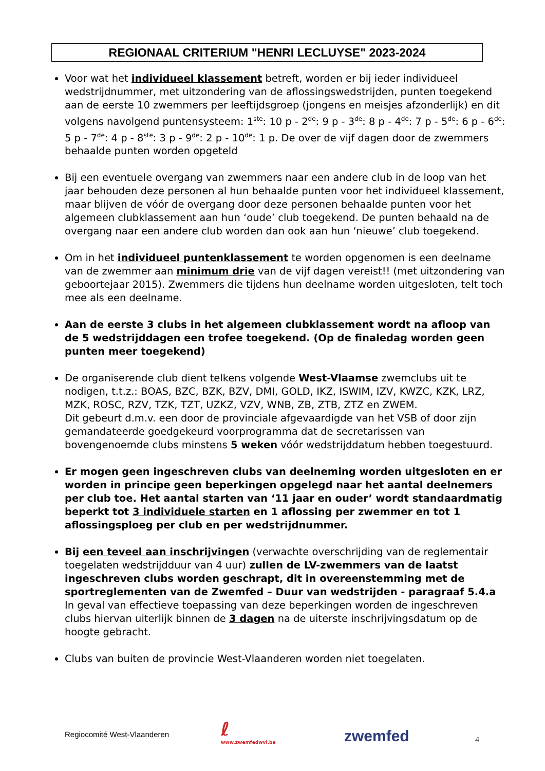REGIONAAL CRITERIUM "HENRI LECLUYSE" 2023-2024
Voor wat het individueel klassement betreft, worden er bij ieder individueel wedstrijdnummer, met uitzondering van de aflossingswedstrijden, punten toegekend aan de eerste 10 zwemmers per leeftijdsgroep (jongens en meisjes afzonderlijk) en dit volgens navolgend puntensysteem: 1<sup>ste</sup>: 10 p - 2<sup>de</sup>: 9 p - 3<sup>de</sup>: 8 p - 4<sup>de</sup>: 7 p - 5<sup>de</sup>: 6 p - 6<sup>de</sup>: 5 p - 7<sup>de</sup>: 4 p - 8<sup>ste</sup>: 3 p - 9<sup>de</sup>: 2 p - 10<sup>de</sup>: 1 p. De over de vijf dagen door de zwemmers behaalde punten worden opgeteld
Bij een eventuele overgang van zwemmers naar een andere club in de loop van het jaar behouden deze personen al hun behaalde punten voor het individueel klassement, maar blijven de vóór de overgang door deze personen behaalde punten voor het algemeen clubklassement aan hun ‘oude’ club toegekend. De punten behaald na de overgang naar een andere club worden dan ook aan hun ‘nieuwe’ club toegekend.
Om in het individueel puntenklassement te worden opgenomen is een deelname van de zwemmer aan minimum drie van de vijf dagen vereist!! (met uitzondering van geboortejaar 2015). Zwemmers die tijdens hun deelname worden uitgesloten, telt toch mee als een deelname.
Aan de eerste 3 clubs in het algemeen clubklassement wordt na afloop van de 5 wedstrijddagen een trofee toegekend. (Op de finaledag worden geen punten meer toegekend)
De organiserende club dient telkens volgende West-Vlaamse zwemclubs uit te nodigen, t.t.z.: BOAS, BZC, BZK, BZV, DMI, GOLD, IKZ, ISWIM, IZV, KWZC, KZK, LRZ, MZK, ROSC, RZV, TZK, TZT, UZKZ, VZV, WNB, ZB, ZTB, ZTZ en ZWEM.
Dit gebeurt d.m.v. een door de provinciale afgevaardigde van het VSB of door zijn gemandateerde goedgekeurd voorprogramma dat de secretarissen van bovengenoemde clubs minstens 5 weken vóór wedstrijddatum hebben toegestuurd.
Er mogen geen ingeschreven clubs van deelneming worden uitgesloten en er worden in principe geen beperkingen opgelegd naar het aantal deelnemers per club toe. Het aantal starten van ‘11 jaar en ouder’ wordt standaardmatig beperkt tot 3 individuele starten en 1 aflossing per zwemmer en tot 1 aflossingsploeg per club en per wedstrijdnummer.
Bij een teveel aan inschrijvingen (verwachte overschrijding van de reglementair toegelaten wedstrijdduur van 4 uur) zullen de LV-zwemmers van de laatst ingeschreven clubs worden geschrapt, dit in overeenstemming met de sportreglementen van de Zwemfed – Duur van wedstrijden - paragraaf 5.4.a
In geval van effectieve toepassing van deze beperkingen worden de ingeschreven clubs hiervan uiterlijk binnen de 3 dagen na de uiterste inschrijvingsdatum op de hoogte gebracht.
Clubs van buiten de provincie West-Vlaanderen worden niet toegelaten.
Regiocomité West-Vlaanderen
ℓ
www.zwemfedwvl.be
zwemfed 4